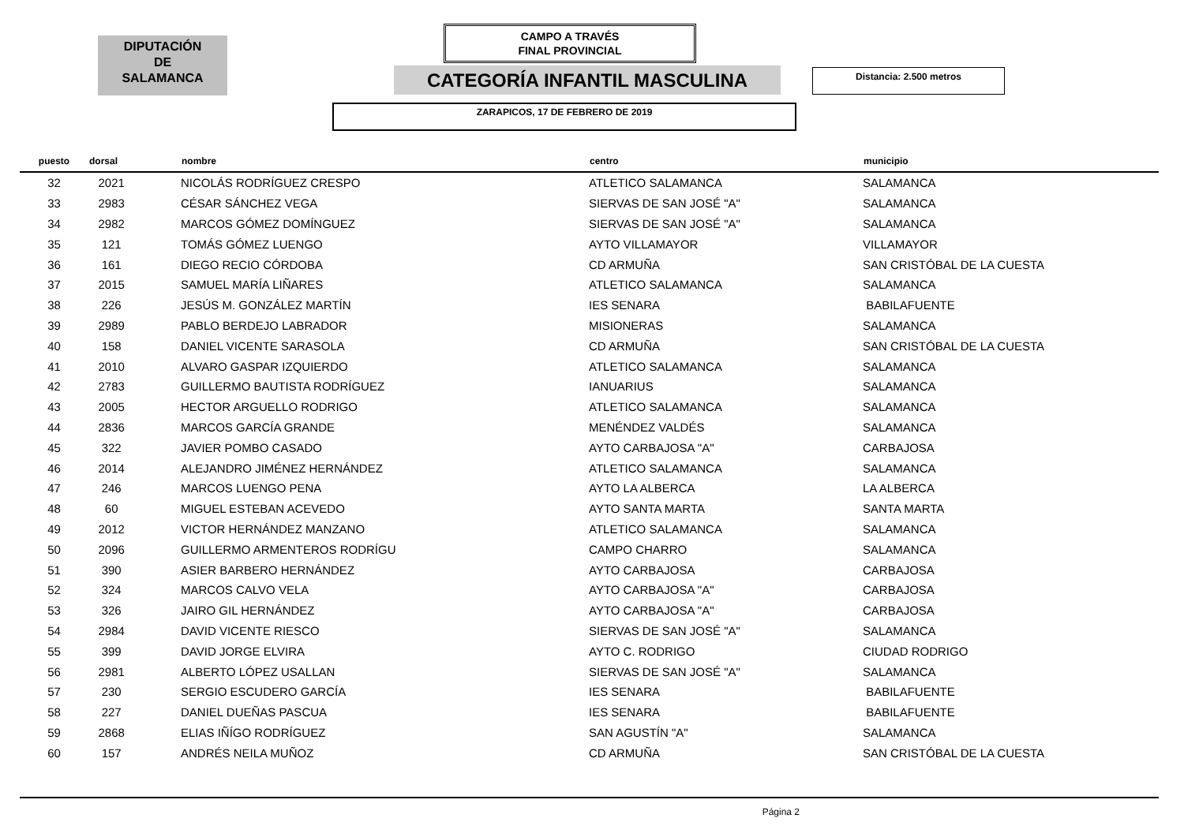DIPUTACIÓN
DE
SALAMANCA
CAMPO A TRAVÉS
FINAL PROVINCIAL
CATEGORÍA INFANTIL MASCULINA Distancia: 2.500 metros
ZARAPICOS, 17 DE FEBRERO DE 2019
| puesto | dorsal | nombre | centro | municipio |
| --- | --- | --- | --- | --- |
| 32 | 2021 | NICOLÁS RODRÍGUEZ CRESPO | ATLETICO SALAMANCA | SALAMANCA |
| 33 | 2983 | CÉSAR SÁNCHEZ VEGA | SIERVAS DE SAN JOSÉ "A" | SALAMANCA |
| 34 | 2982 | MARCOS GÓMEZ DOMÍNGUEZ | SIERVAS DE SAN JOSÉ "A" | SALAMANCA |
| 35 | 121 | TOMÁS GÓMEZ LUENGO | AYTO VILLAMAYOR | VILLAMAYOR |
| 36 | 161 | DIEGO RECIO CÓRDOBA | CD ARMUÑA | SAN CRISTÓBAL DE LA CUESTA |
| 37 | 2015 | SAMUEL MARÍA LIÑARES | ATLETICO SALAMANCA | SALAMANCA |
| 38 | 226 | JESÚS M. GONZÁLEZ MARTÍN | IES SENARA | BABILAFUENTE |
| 39 | 2989 | PABLO BERDEJO LABRADOR | MISIONERAS | SALAMANCA |
| 40 | 158 | DANIEL VICENTE SARASOLA | CD ARMUÑA | SAN CRISTÓBAL DE LA CUESTA |
| 41 | 2010 | ALVARO GASPAR IZQUIERDO | ATLETICO SALAMANCA | SALAMANCA |
| 42 | 2783 | GUILLERMO BAUTISTA RODRÍGUEZ | IANUARIUS | SALAMANCA |
| 43 | 2005 | HECTOR ARGUELLO RODRIGO | ATLETICO SALAMANCA | SALAMANCA |
| 44 | 2836 | MARCOS GARCÍA GRANDE | MENÉNDEZ VALDÉS | SALAMANCA |
| 45 | 322 | JAVIER POMBO CASADO | AYTO CARBAJOSA "A" | CARBAJOSA |
| 46 | 2014 | ALEJANDRO JIMÉNEZ HERNÁNDEZ | ATLETICO SALAMANCA | SALAMANCA |
| 47 | 246 | MARCOS LUENGO PENA | AYTO LA ALBERCA | LA ALBERCA |
| 48 | 60 | MIGUEL ESTEBAN ACEVEDO | AYTO SANTA MARTA | SANTA MARTA |
| 49 | 2012 | VICTOR HERNÁNDEZ MANZANO | ATLETICO SALAMANCA | SALAMANCA |
| 50 | 2096 | GUILLERMO ARMENTEROS RODRÍGU | CAMPO CHARRO | SALAMANCA |
| 51 | 390 | ASIER BARBERO HERNÁNDEZ | AYTO CARBAJOSA | CARBAJOSA |
| 52 | 324 | MARCOS CALVO VELA | AYTO CARBAJOSA "A" | CARBAJOSA |
| 53 | 326 | JAIRO GIL HERNÁNDEZ | AYTO CARBAJOSA "A" | CARBAJOSA |
| 54 | 2984 | DAVID VICENTE RIESCO | SIERVAS DE SAN JOSÉ "A" | SALAMANCA |
| 55 | 399 | DAVID JORGE ELVIRA | AYTO C. RODRIGO | CIUDAD RODRIGO |
| 56 | 2981 | ALBERTO LÓPEZ USALLAN | SIERVAS DE SAN JOSÉ "A" | SALAMANCA |
| 57 | 230 | SERGIO ESCUDERO GARCÍA | IES SENARA | BABILAFUENTE |
| 58 | 227 | DANIEL DUEÑAS PASCUA | IES SENARA | BABILAFUENTE |
| 59 | 2868 | ELIAS IÑÍGO RODRÍGUEZ | SAN AGUSTÍN "A" | SALAMANCA |
| 60 | 157 | ANDRÉS NEILA MUÑOZ | CD ARMUÑA | SAN CRISTÓBAL DE LA CUESTA |
Página 2